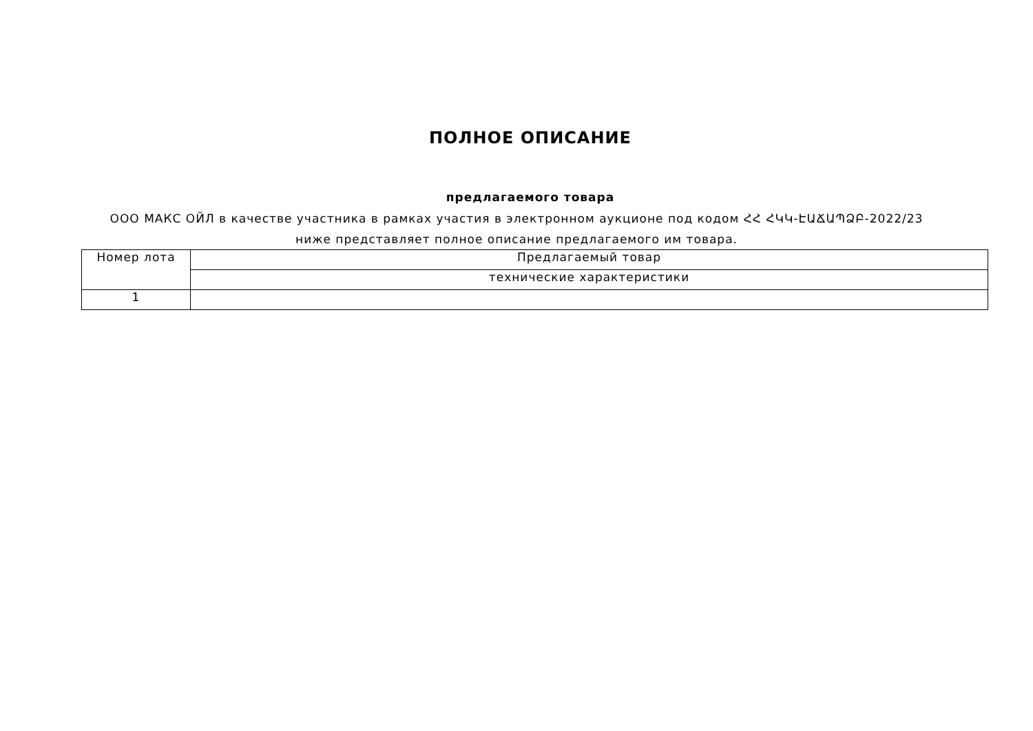ПОЛНОЕ ОПИСАНИЕ
предлагаемого товара
ООО МАКС ОЙЛ в качестве участника в рамках участия в электронном аукционе под кодом ՀՀ ՀԿԿ-ԷԱՃԱՊՁԲ-2022/23 ниже представляет полное описание предлагаемого им товара.
| Номер лота | Предлагаемый товар |
| --- | --- |
| | технические характеристики |
| 1 | |